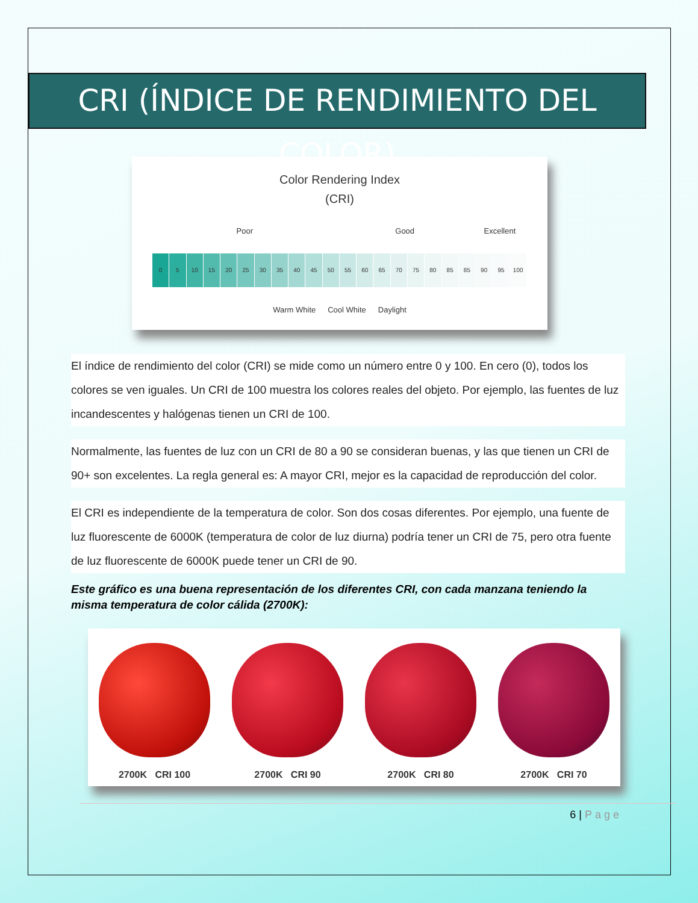CRI (ÍNDICE DE RENDIMIENTO DEL COLOR)
Color Rendering Index
(CRI)
Poor Good Excellent
0 5 10 15 20 25 30 35 40 45 50 55 60 65 70 75 80 85 85 90 95 100
Warm White Cool White Daylight
El índice de rendimiento del color (CRI) se mide como un número entre 0 y 100. En cero (0), todos los colores se ven iguales. Un CRI de 100 muestra los colores reales del objeto. Por ejemplo, las fuentes de luz incandescentes y halógenas tienen un CRI de 100.
Normalmente, las fuentes de luz con un CRI de 80 a 90 se consideran buenas, y las que tienen un CRI de 90+ son excelentes. La regla general es: A mayor CRI, mejor es la capacidad de reproducción del color.
El CRI es independiente de la temperatura de color. Son dos cosas diferentes. Por ejemplo, una fuente de luz fluorescente de 6000K (temperatura de color de luz diurna) podría tener un CRI de 75, pero otra fuente de luz fluorescente de 6000K puede tener un CRI de 90.
Este gráfico es una buena representación de los diferentes CRI, con cada manzana teniendo la misma temperatura de color cálida (2700K):
2700K CRI 100
2700K CRI 90
2700K CRI 80
2700K CRI 70
6 | Page